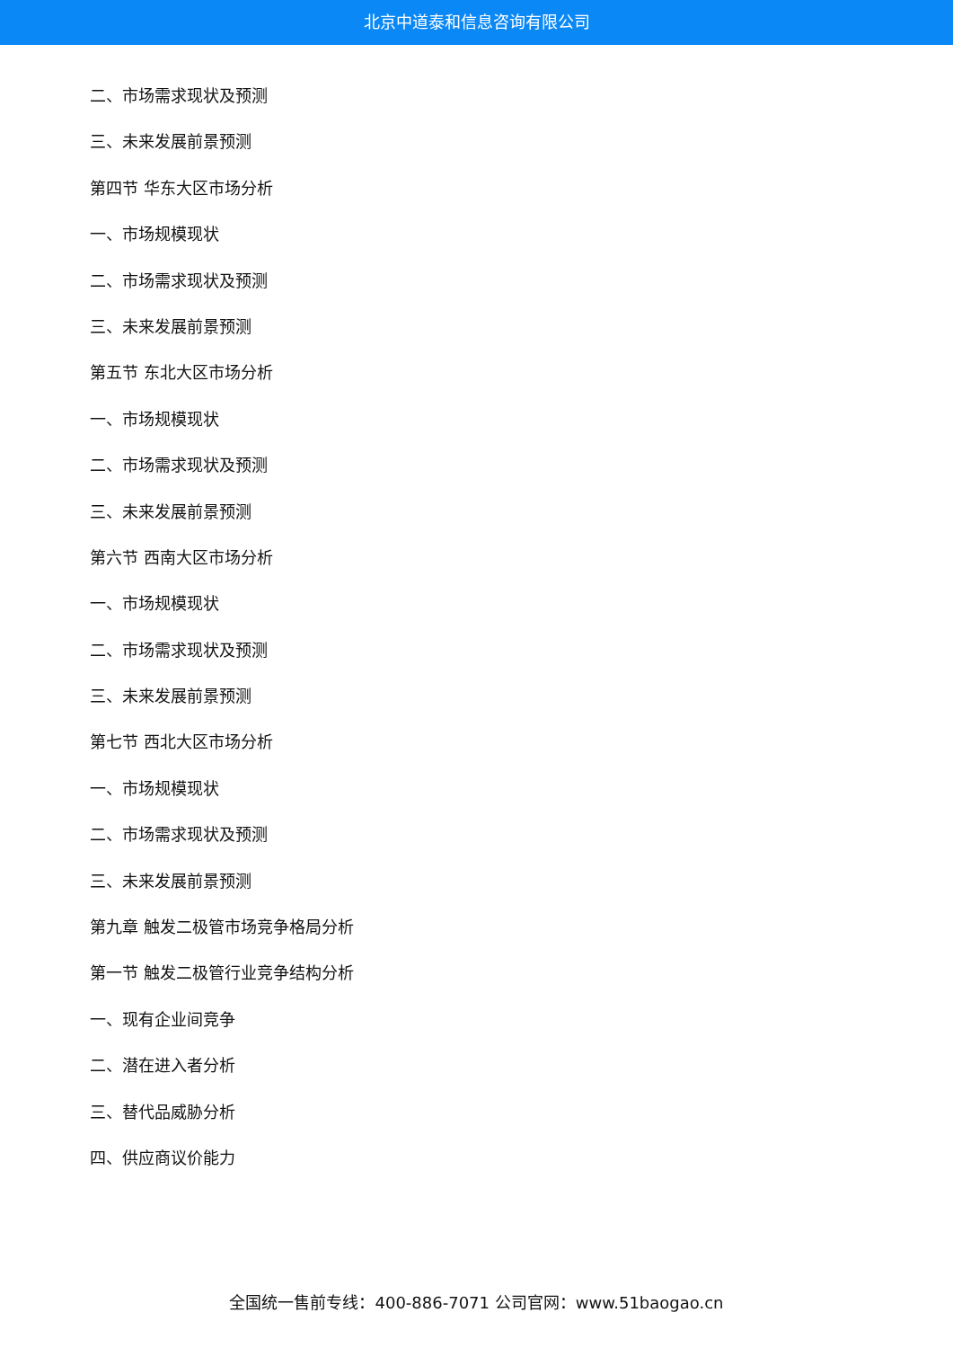北京中道泰和信息咨询有限公司
二、市场需求现状及预测
三、未来发展前景预测
第四节 华东大区市场分析
一、市场规模现状
二、市场需求现状及预测
三、未来发展前景预测
第五节 东北大区市场分析
一、市场规模现状
二、市场需求现状及预测
三、未来发展前景预测
第六节 西南大区市场分析
一、市场规模现状
二、市场需求现状及预测
三、未来发展前景预测
第七节 西北大区市场分析
一、市场规模现状
二、市场需求现状及预测
三、未来发展前景预测
第九章 触发二极管市场竞争格局分析
第一节 触发二极管行业竞争结构分析
一、现有企业间竞争
二、潜在进入者分析
三、替代品威胁分析
四、供应商议价能力
全国统一售前专线：400-886-7071 公司官网：www.51baogao.cn